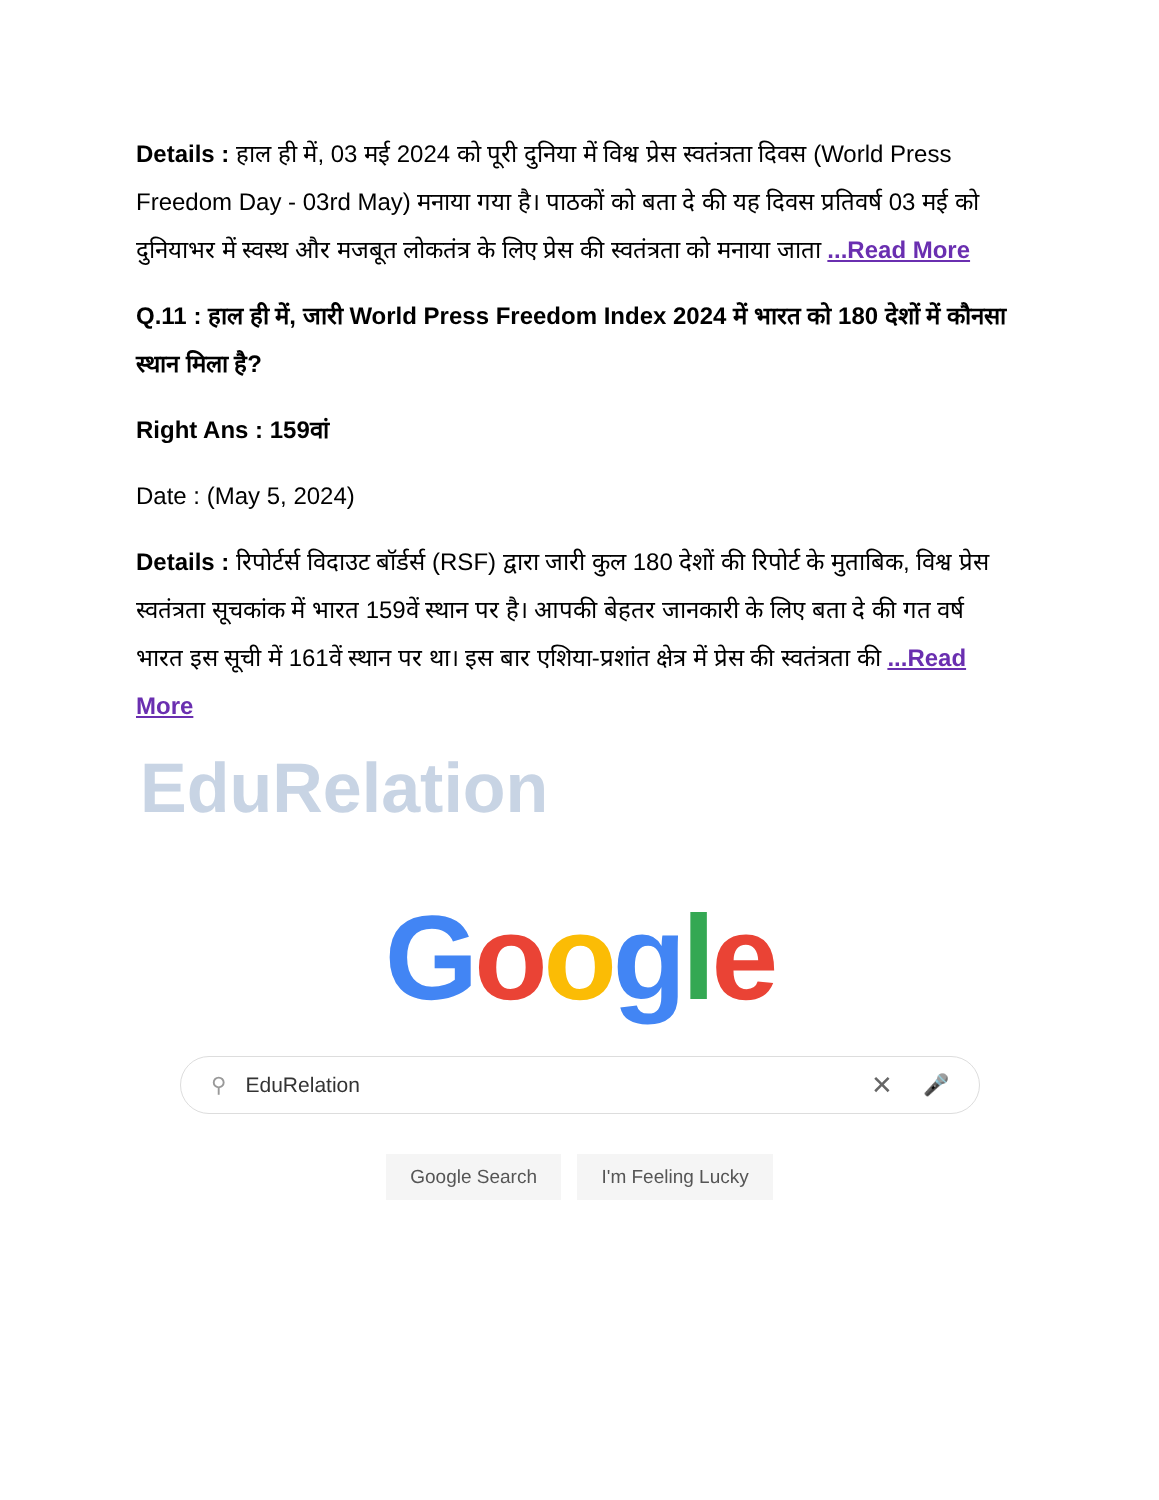Details : हाल ही में, 03 मई 2024 को पूरी दुनिया में विश्व प्रेस स्वतंत्रता दिवस (World Press Freedom Day - 03rd May) मनाया गया है। पाठकों को बता दे की यह दिवस प्रतिवर्ष 03 मई को दुनियाभर में स्वस्थ और मजबूत लोकतंत्र के लिए प्रेस की स्वतंत्रता को मनाया जाता ...Read More
Q.11 : हाल ही में, जारी World Press Freedom Index 2024 में भारत को 180 देशों में कौनसा स्थान मिला है?
Right Ans : 159वां
Date : (May 5, 2024)
Details : रिपोर्टर्स विदाउट बॉर्डर्स (RSF) द्वारा जारी कुल 180 देशों की रिपोर्ट के मुताबिक, विश्व प्रेस स्वतंत्रता सूचकांक में भारत 159वें स्थान पर है। आपकी बेहतर जानकारी के लिए बता दे की गत वर्ष भारत इस सूची में 161वें स्थान पर था। इस बार एशिया-प्रशांत क्षेत्र में प्रेस की स्वतंत्रता की ...Read More
EduRelation
Google
⚲ EduRelation ✕ 🎤
Google Search I'm Feeling Lucky